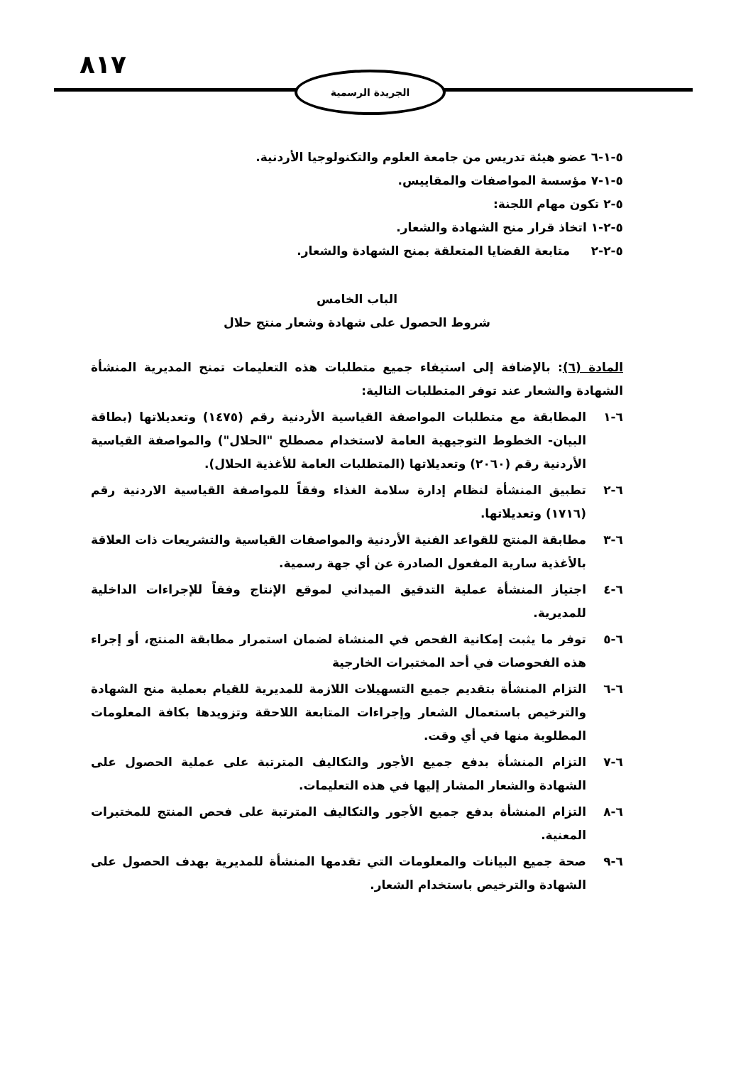٨١٧ الجريدة الرسمية
٥-١-٦ عضو هيئة تدريس من جامعة العلوم والتكنولوجيا الأردنية.
٥-١-٧ مؤسسة المواصفات والمقاييس.
٥-٢ تكون مهام اللجنة:
٥-٢-١ اتخاذ قرار منح الشهادة والشعار.
٥-٢-٢ متابعة القضايا المتعلقة بمنح الشهادة والشعار.
الباب الخامس
شروط الحصول على شهادة وشعار منتج حلال
المادة (٦): بالإضافة إلى استيفاء جميع متطلبات هذه التعليمات تمنح المديرية المنشأة الشهادة والشعار عند توفر المتطلبات التالية:
٦-١ المطابقة مع متطلبات المواصفة القياسية الأردنية رقم (١٤٧٥) وتعديلاتها (بطاقة البيان- الخطوط التوجيهية العامة لاستخدام مصطلح "الحلال") والمواصفة القياسية الأردنية رقم (٢٠٦٠) وتعديلاتها (المتطلبات العامة للأغذية الحلال).
٦-٢ تطبيق المنشأة لنظام إدارة سلامة الغذاء وفقاً للمواصفة القياسية الاردنية رقم (١٧١٦) وتعديلاتها.
٦-٣ مطابقة المنتج للقواعد الفنية الأردنية والمواصفات القياسية والتشريعات ذات العلاقة بالأغذية سارية المفعول الصادرة عن أي جهة رسمية.
٦-٤ اجتياز المنشأة عملية التدقيق الميداني لموقع الإنتاج وفقاً للإجراءات الداخلية للمديرية.
٦-٥ توفر ما يثبت إمكانية الفحص في المنشاة لضمان استمرار مطابقة المنتج، أو إجراء هذه الفحوصات في أحد المختبرات الخارجية
٦-٦ التزام المنشأة بتقديم جميع التسهيلات اللازمة للمديرية للقيام بعملية منح الشهادة والترخيص باستعمال الشعار وإجراءات المتابعة اللاحقة وتزويدها بكافة المعلومات المطلوبة منها في أي وقت.
٦-٧ التزام المنشأة بدفع جميع الأجور والتكاليف المترتبة على عملية الحصول على الشهادة والشعار المشار إليها في هذه التعليمات.
٦-٨ التزام المنشأة بدفع جميع الأجور والتكاليف المترتبة على فحص المنتج للمختبرات المعنية.
٦-٩ صحة جميع البيانات والمعلومات التي تقدمها المنشأة للمديرية بهدف الحصول على الشهادة والترخيص باستخدام الشعار.